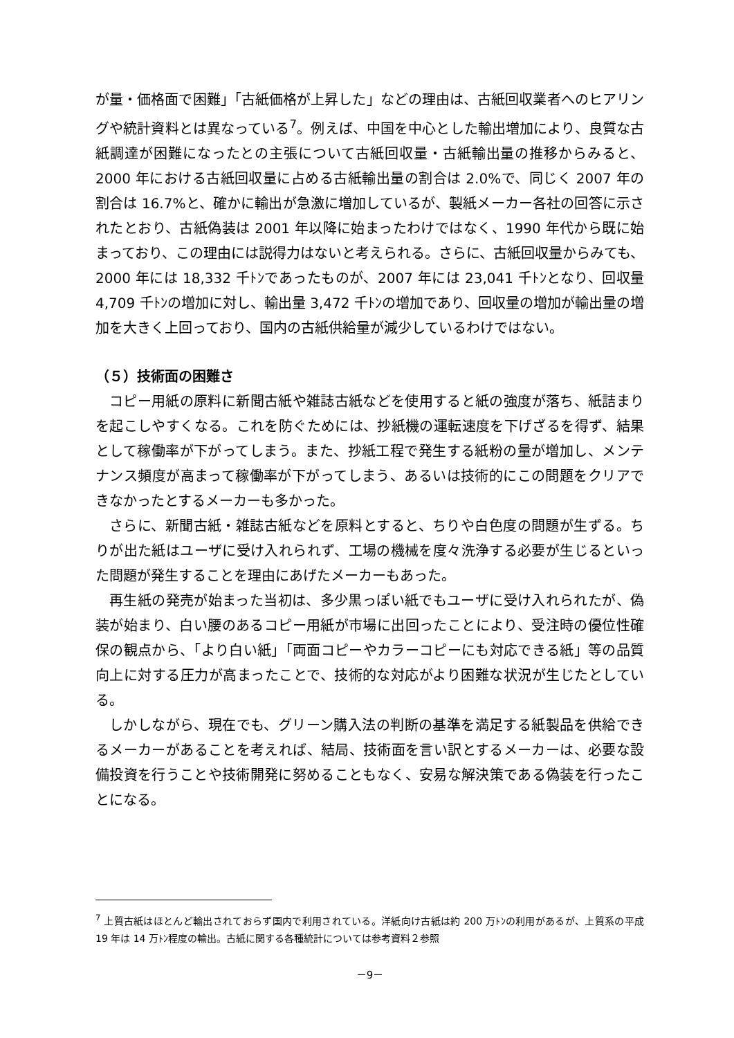が量・価格面で困難」「古紙価格が上昇した」などの理由は、古紙回収業者へのヒアリングや統計資料とは異なっている<sup>7</sup>。例えば、中国を中心とした輸出増加により、良質な古紙調達が困難になったとの主張について古紙回収量・古紙輸出量の推移からみると、2000 年における古紙回収量に占める古紙輸出量の割合は 2.0%で、同じく 2007 年の割合は 16.7%と、確かに輸出が急激に増加しているが、製紙メーカー各社の回答に示されたとおり、古紙偽装は 2001 年以降に始まったわけではなく、1990 年代から既に始まっており、この理由には説得力はないと考えられる。さらに、古紙回収量からみても、2000 年には 18,332 千ﾄﾝであったものが、2007 年には 23,041 千ﾄﾝとなり、回収量 4,709 千ﾄﾝの増加に対し、輸出量 3,472 千ﾄﾝの増加であり、回収量の増加が輸出量の増加を大きく上回っており、国内の古紙供給量が減少しているわけではない。
（５）技術面の困難さ
コピー用紙の原料に新聞古紙や雑誌古紙などを使用すると紙の強度が落ち、紙詰まりを起こしやすくなる。これを防ぐためには、抄紙機の運転速度を下げざるを得ず、結果として稼働率が下がってしまう。また、抄紙工程で発生する紙粉の量が増加し、メンテナンス頻度が高まって稼働率が下がってしまう、あるいは技術的にこの問題をクリアできなかったとするメーカーも多かった。
さらに、新聞古紙・雑誌古紙などを原料とすると、ちりや白色度の問題が生ずる。ちりが出た紙はユーザに受け入れられず、工場の機械を度々洗浄する必要が生じるといった問題が発生することを理由にあげたメーカーもあった。
再生紙の発売が始まった当初は、多少黒っぽい紙でもユーザに受け入れられたが、偽装が始まり、白い腰のあるコピー用紙が市場に出回ったことにより、受注時の優位性確保の観点から、「より白い紙」「両面コピーやカラーコピーにも対応できる紙」等の品質向上に対する圧力が高まったことで、技術的な対応がより困難な状況が生じたとしている。
しかしながら、現在でも、グリーン購入法の判断の基準を満足する紙製品を供給できるメーカーがあることを考えれば、結局、技術面を言い訳とするメーカーは、必要な設備投資を行うことや技術開発に努めることもなく、安易な解決策である偽装を行ったことになる。
<sup>7</sup> 上質古紙はほとんど輸出されておらず国内で利用されている。洋紙向け古紙は約 200 万ﾄﾝの利用があるが、上質系の平成 19 年は 14 万ﾄﾝ程度の輸出。古紙に関する各種統計については参考資料２参照
－9－